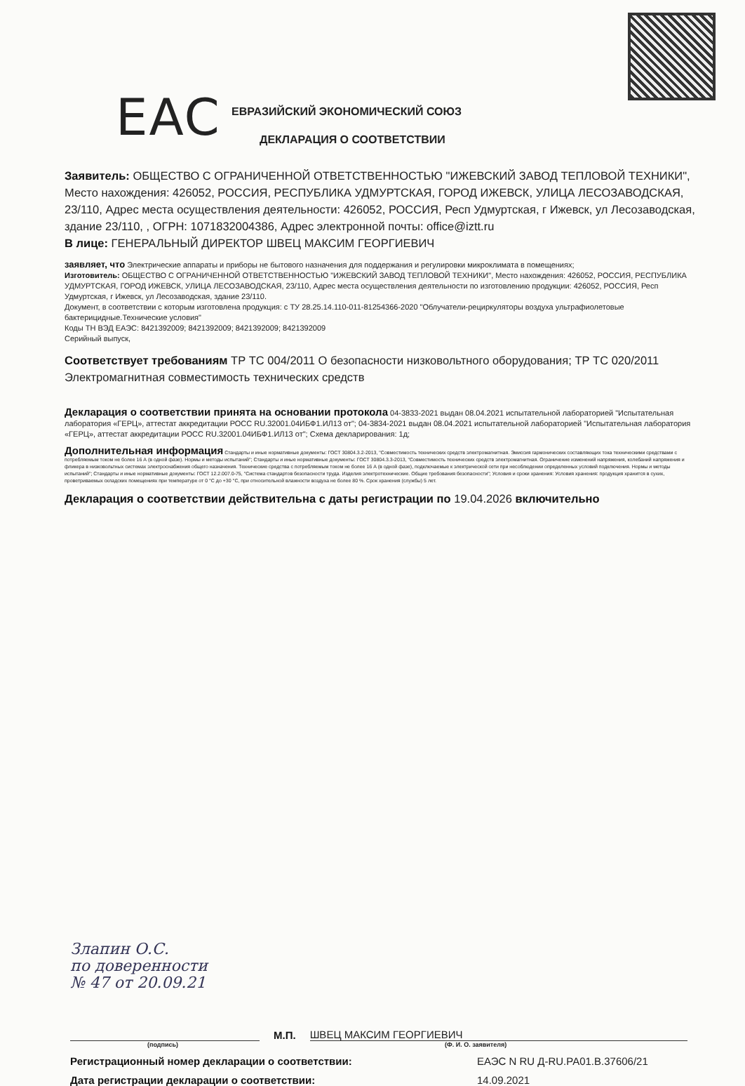EAC
ЕВРАЗИЙСКИЙ ЭКОНОМИЧЕСКИЙ СОЮЗ
ДЕКЛАРАЦИЯ О СООТВЕТСТВИИ
Заявитель: ОБЩЕСТВО С ОГРАНИЧЕННОЙ ОТВЕТСТВЕННОСТЬЮ "ИЖЕВСКИЙ ЗАВОД ТЕПЛОВОЙ ТЕХНИКИ", Место нахождения: 426052, РОССИЯ, РЕСПУБЛИКА УДМУРТСКАЯ, ГОРОД ИЖЕВСК, УЛИЦА ЛЕСОЗАВОДСКАЯ, 23/110, Адрес места осуществления деятельности: 426052, РОССИЯ, Респ Удмуртская, г Ижевск, ул Лесозаводская, здание 23/110, , ОГРН: 1071832004386, Адрес электронной почты: office@iztt.ru
В лице: ГЕНЕРАЛЬНЫЙ ДИРЕКТОР ШВЕЦ МАКСИМ ГЕОРГИЕВИЧ
заявляет, что Электрические аппараты и приборы не бытового назначения для поддержания и регулировки микроклимата в помещениях;
Изготовитель: ОБЩЕСТВО С ОГРАНИЧЕННОЙ ОТВЕТСТВЕННОСТЬЮ "ИЖЕВСКИЙ ЗАВОД ТЕПЛОВОЙ ТЕХНИКИ", Место нахождения: 426052, РОССИЯ, РЕСПУБЛИКА УДМУРТСКАЯ, ГОРОД ИЖЕВСК, УЛИЦА ЛЕСОЗАВОДСКАЯ, 23/110, Адрес места осуществления деятельности по изготовлению продукции: 426052, РОССИЯ, Респ Удмуртская, г Ижевск, ул Лесозаводская, здание 23/110.
Документ, в соответствии с которым изготовлена продукция: с ТУ 28.25.14.110-011-81254366-2020 "Облучатели-рециркуляторы воздуха ультрафиолетовые бактерицидные.Технические условия"
Коды ТН ВЭД ЕАЭС: 8421392009; 8421392009; 8421392009; 8421392009
Серийный выпуск,
Соответствует требованиям ТР ТС 004/2011 О безопасности низковольтного оборудования; ТР ТС 020/2011 Электромагнитная совместимость технических средств
Декларация о соответствии принята на основании протокола 04-3833-2021 выдан 08.04.2021 испытательной лабораторией "Испытательная лаборатория «ГЕРЦ», аттестат аккредитации РОСС RU.32001.04ИБФ1.ИЛ13 от"; 04-3834-2021 выдан 08.04.2021 испытательной лабораторией "Испытательная лаборатория «ГЕРЦ», аттестат аккредитации РОСС RU.32001.04ИБФ1.ИЛ13 от"; Схема декларирования: 1д;
Дополнительная информация Стандарты и иные нормативные документы: ГОСТ 30804.3.2-2013, "Совместимость технических средств электромагнитная. Эмиссия гармонических составляющих тока техническими средствами с потребляемым током не более 16 А (в одной фазе). Нормы и методы испытаний"; Стандарты и иные нормативные документы: ГОСТ 30804.3.3-2013, "Совместимость технических средств электромагнитная. Ограничение изменений напряжения, колебаний напряжения и фликера в низковольтных системах электроснабжения общего назначения. Технические средства с потребляемым током не более 16 А (в одной фазе), подключаемые к электрической сети при несоблюдении определенных условий подключения. Нормы и методы испытаний"; Стандарты и иные нормативные документы: ГОСТ 12.2.007.0-75, "Система стандартов безопасности труда. Изделия электротехнические. Общие требования безопасности"; Условия и сроки хранения: Условия хранения: продукция хранится в сухих, проветриваемых складских помещениях при температуре от 0 °С до +30 °С, при относительной влажности воздуха не более 80 %. Срок хранения (службы) 5 лет.
Декларация о соответствии действительна с даты регистрации по 19.04.2026 включительно
Злапин О.С.
по доверенности
№ 47 от 20.09.21
М.П.
ШВЕЦ МАКСИМ ГЕОРГИЕВИЧ
(подпись) (Ф. И. О. заявителя)
Регистрационный номер декларации о соответствии: ЕАЭС N RU Д-RU.PA01.B.37606/21
Дата регистрации декларации о соответствии: 14.09.2021